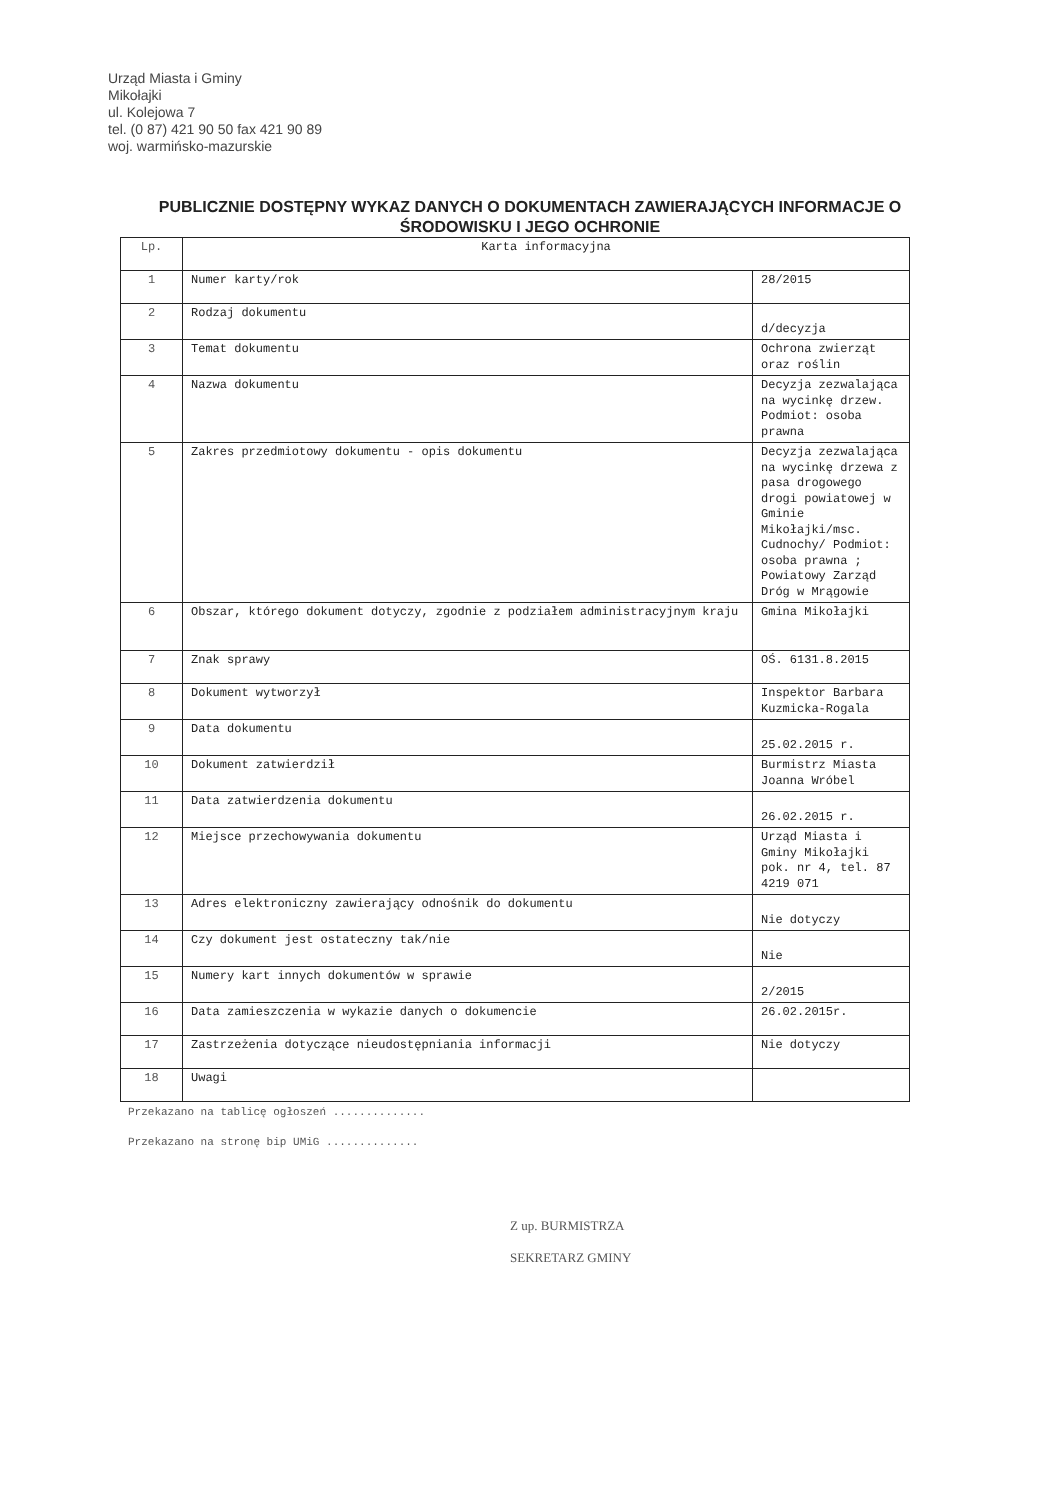Urząd Miasta i Gminy
Mikołajki
ul. Kolejowa 7
tel. (0 87) 421 90 50 fax 421 90 89
woj. warmińsko-mazurskie
PUBLICZNIE DOSTĘPNY WYKAZ DANYCH O DOKUMENTACH ZAWIERAJĄCYCH INFORMACJE O
ŚRODOWISKU I JEGO OCHRONIE
| Lp. | Karta informacyjna | |
| 1 | Numer karty/rok | 28/2015 |
| 2 | Rodzaj dokumentu | d/decyzja |
| 3 | Temat dokumentu | Ochrona zwierząt oraz roślin |
| 4 | Nazwa dokumentu | Decyzja zezwalająca na wycinkę drzew. Podmiot: osoba prawna |
| 5 | Zakres przedmiotowy dokumentu - opis dokumentu | Decyzja zezwalająca na wycinkę drzewa z pasa drogowego drogi powiatowej w Gminie Mikołajki/msc. Cudnochy/ Podmiot: osoba prawna ; Powiatowy Zarząd Dróg w Mrągowie |
| 6 | Obszar, którego dokument dotyczy, zgodnie z podziałem administracyjnym kraju | Gmina Mikołajki |
| 7 | Znak sprawy | OŚ. 6131.8.2015 |
| 8 | Dokument wytworzył | Inspektor Barbara Kuzmicka-Rogala |
| 9 | Data dokumentu | 25.02.2015 r. |
| 10 | Dokument zatwierdził | Burmistrz Miasta Joanna Wróbel |
| 11 | Data zatwierdzenia dokumentu | 26.02.2015 r. |
| 12 | Miejsce przechowywania dokumentu | Urząd Miasta i Gminy Mikołajki pok. nr 4, tel. 87 4219 071 |
| 13 | Adres elektroniczny zawierający odnośnik do dokumentu | Nie dotyczy |
| 14 | Czy dokument jest ostateczny tak/nie | Nie |
| 15 | Numery kart innych dokumentów w sprawie | 2/2015 |
| 16 | Data zamieszczenia w wykazie danych o dokumencie | 26.02.2015r. |
| 17 | Zastrzeżenia dotyczące nieudostępniania informacji | Nie dotyczy |
| 18 | Uwagi | |
Przekazano na tablicę ogłoszeń ..............
Przekazano na stronę bip UMiG ..............
Z up. BURMISTRZA
SEKRETARZ GMINY